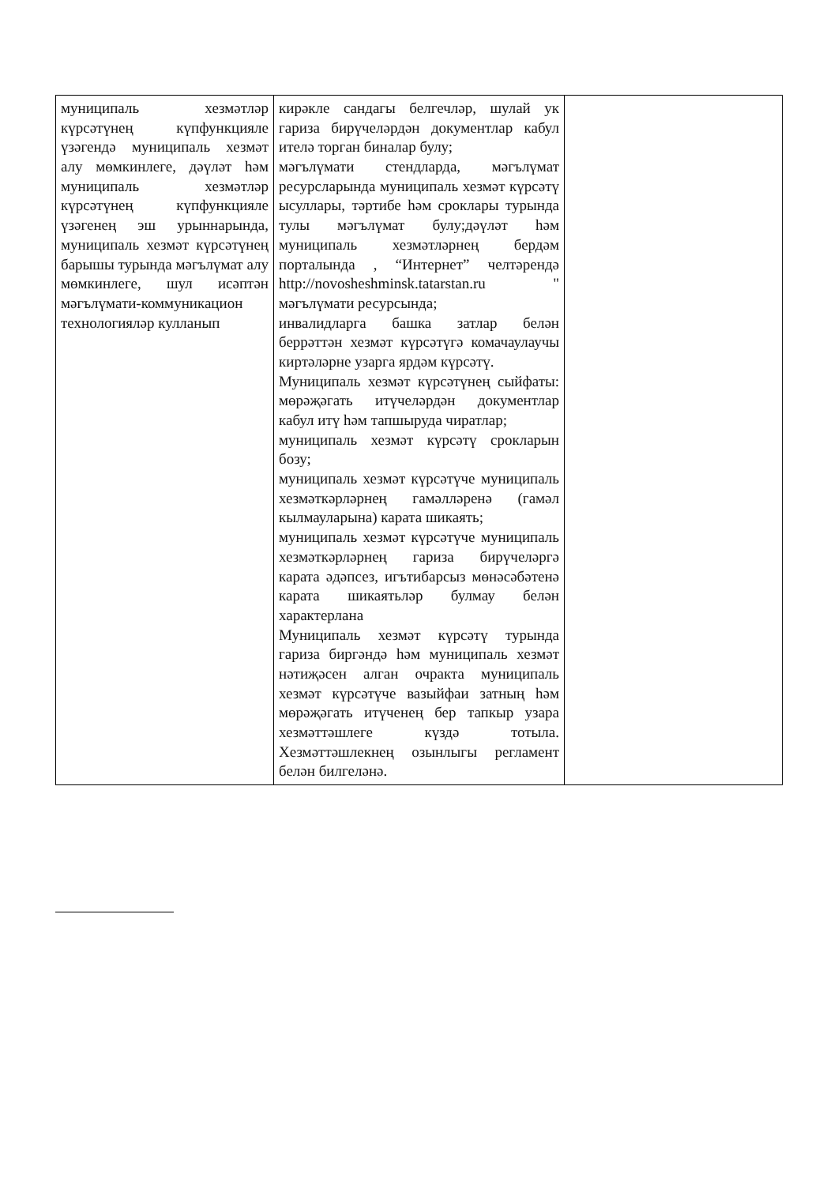| муниципаль хезмәтләр күрсәтүнең күпфункцияле үзәгендә муниципаль хезмәт алу мөмкинлеге, дәүләт һәм муниципаль хезмәтләр күрсәтүнең күпфункцияле үзәгенең эш урыннарында, муниципаль хезмәт күрсәтүнең барышы турында мәгълүмат алу мөмкинлеге, шул исәптән мәгълүмати-коммуникацион технологияләр кулланып | кирәкле сандагы белгечләр, шулай ук гариза бирүчеләрдән документлар кабул ителә торган биналар булу; мәгълүмати стендларда, мәгълүмат ресурсларында муниципаль хезмәт күрсәтү ысуллары, тәртибе һәм сроклары турында тулы мәгълүмат булу;дәүләт һәм муниципаль хезмәтләрнең бердәм порталында , “Интернет” челтәрендә http://novosheshminsk.tatarstan.ru " мәгълүмати ресурсында; инвалидларга башка затлар белән беррәттән хезмәт күрсәтүгә комачаулаучы киртәләрне узарга ярдәм күрсәтү. Муниципаль хезмәт күрсәтүнең сыйфаты: мөрәҗәгать итүчеләрдән документлар кабул итү һәм тапшыруда чиратлар; муниципаль хезмәт күрсәтү срокларын бозу; муниципаль хезмәт күрсәтүче муниципаль хезмәткәрләрнең гамәлләренә (гамәл кылмауларына) карата шикаять; муниципаль хезмәт күрсәтүче муниципаль хезмәткәрләрнең гариза бирүчеләргә карата әдәпсез, игътибарсыз мөнәсәбәтенә карата шикаятьләр булмау белән характерлана Муниципаль хезмәт күрсәтү турында гариза биргәндә һәм муниципаль хезмәт нәтиҗәсен алган очракта муниципаль хезмәт күрсәтүче вазыйфаи затның һәм мөрәҗәгать итүченең бер тапкыр узара хезмәттәшлеге күздә тотыла. Хезмәттәшлекнең озынлыгы регламент белән билгеләнә. | |